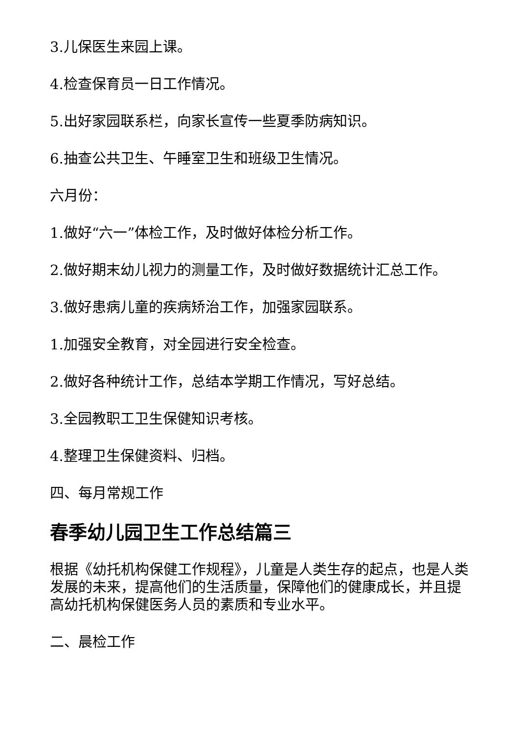3.儿保医生来园上课。
4.检查保育员一日工作情况。
5.出好家园联系栏，向家长宣传一些夏季防病知识。
6.抽查公共卫生、午睡室卫生和班级卫生情况。
六月份：
1.做好“六一”体检工作，及时做好体检分析工作。
2.做好期末幼儿视力的测量工作，及时做好数据统计汇总工作。
3.做好患病儿童的疾病矫治工作，加强家园联系。
1.加强安全教育，对全园进行安全检查。
2.做好各种统计工作，总结本学期工作情况，写好总结。
3.全园教职工卫生保健知识考核。
4.整理卫生保健资料、归档。
四、每月常规工作
春季幼儿园卫生工作总结篇三
根据《幼托机构保健工作规程》，儿童是人类生存的起点，也是人类发展的未来，提高他们的生活质量，保障他们的健康成长，并且提高幼托机构保健医务人员的素质和专业水平。
二、晨检工作